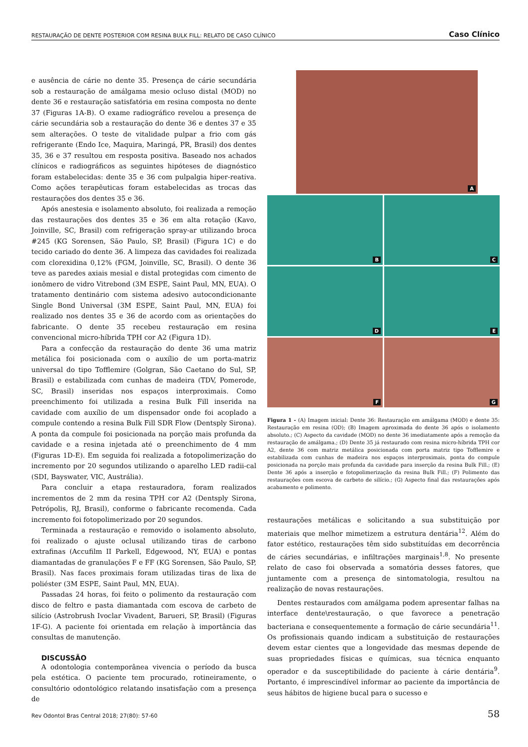RESTAURAÇÃO DE DENTE POSTERIOR COM RESINA BULK FILL: RELATO DE CASO CLÍNICO Caso Clínico
e ausência de cárie no dente 35. Presença de cárie secundária sob a restauração de amálgama mesio ocluso distal (MOD) no dente 36 e restauração satisfatória em resina composta no dente 37 (Figuras 1A-B). O exame radiográfico revelou a presença de cárie secundária sob a restauração do dente 36 e dentes 37 e 35 sem alterações. O teste de vitalidade pulpar a frio com gás refrigerante (Endo Ice, Maquira, Maringá, PR, Brasil) dos dentes 35, 36 e 37 resultou em resposta positiva. Baseado nos achados clínicos e radiográficos as seguintes hipóteses de diagnóstico foram estabelecidas: dente 35 e 36 com pulpalgia hiper-reativa. Como ações terapêuticas foram estabelecidas as trocas das restaurações dos dentes 35 e 36.
Após anestesia e isolamento absoluto, foi realizada a remoção das restaurações dos dentes 35 e 36 em alta rotação (Kavo, Joinville, SC, Brasil) com refrigeração spray-ar utilizando broca #245 (KG Sorensen, São Paulo, SP, Brasil) (Figura 1C) e do tecido cariado do dente 36. A limpeza das cavidades foi realizada com clorexidina 0,12% (FGM, Joinville, SC, Brasil). O dente 36 teve as paredes axiais mesial e distal protegidas com cimento de ionômero de vidro Vitrebond (3M ESPE, Saint Paul, MN, EUA). O tratamento dentinário com sistema adesivo autocondicionante Single Bond Universal (3M ESPE, Saint Paul, MN, EUA) foi realizado nos dentes 35 e 36 de acordo com as orientações do fabricante. O dente 35 recebeu restauração em resina convencional micro-híbrida TPH cor A2 (Figura 1D).
Para a confecção da restauração do dente 36 uma matriz metálica foi posicionada com o auxílio de um porta-matriz universal do tipo Tofflemire (Golgran, São Caetano do Sul, SP, Brasil) e estabilizada com cunhas de madeira (TDV, Pomerode, SC, Brasil) inseridas nos espaços interproximais. Como preenchimento foi utilizada a resina Bulk Fill inserida na cavidade com auxílio de um dispensador onde foi acoplado a compule contendo a resina Bulk Fill SDR Flow (Dentsply Sirona). A ponta da compule foi posicionada na porção mais profunda da cavidade e a resina injetada até o preenchimento de 4 mm (Figuras 1D-E). Em seguida foi realizada a fotopolimerização do incremento por 20 segundos utilizando o aparelho LED radii-cal (SDI, Bayswater, VIC, Austrália).
Para concluir a etapa restauradora, foram realizados incrementos de 2 mm da resina TPH cor A2 (Dentsply Sirona, Petrópolis, RJ, Brasil), conforme o fabricante recomenda. Cada incremento foi fotopolimerizado por 20 segundos.
Terminada a restauração e removido o isolamento absoluto, foi realizado o ajuste oclusal utilizando tiras de carbono extrafinas (Accufilm II Parkell, Edgewood, NY, EUA) e pontas diamantadas de granulações F e FF (KG Sorensen, São Paulo, SP, Brasil). Nas faces proximais foram utilizadas tiras de lixa de poliéster (3M ESPE, Saint Paul, MN, EUA).
Passadas 24 horas, foi feito o polimento da restauração com disco de feltro e pasta diamantada com escova de carbeto de silício (Astrobrush Ivoclar Vivadent, Barueri, SP, Brasil) (Figuras 1F-G). A paciente foi orientada em relação à importância das consultas de manutenção.
DISCUSSÃO
A odontologia contemporânea vivencia o período da busca pela estética. O paciente tem procurado, rotineiramente, o consultório odontológico relatando insatisfação com a presença de
A
B
C
D
E
F
G
Figura 1 - (A) Imagem inicial: Dente 36: Restauração em amálgama (MOD) e dente 35: Restauração em resina (OD); (B) Imagem aproximada do dente 36 após o isolamento absoluto.; (C) Aspecto da cavidade (MOD) no dente 36 imediatamente após a remoção da restauração de amálgama.; (D) Dente 35 já restaurado com resina micro-híbrida TPH cor A2, dente 36 com matriz metálica posicionada com porta matriz tipo Tofflemire e estabilizada com cunhas de madeira nos espaços interproximais, ponta do compule posicionada na porção mais profunda da cavidade para inserção da resina Bulk Fill.; (E) Dente 36 após a inserção e fotopolimerização da resina Bulk Fill.; (F) Polimento das restaurações com escova de carbeto de silício.; (G) Aspecto final das restaurações após acabamento e polimento.
restaurações metálicas e solicitando a sua substituição por materiais que melhor mimetizem a estrutura dentária<sup>12</sup>. Além do fator estético, restaurações têm sido substituídas em decorrência de cáries secundárias, e infiltrações marginais<sup>1,8</sup>. No presente relato de caso foi observada a somatória desses fatores, que juntamente com a presença de sintomatologia, resultou na realização de novas restaurações.
Dentes restaurados com amálgama podem apresentar falhas na interface dente\restauração, o que favorece a penetração bacteriana e consequentemente a formação de cárie secundária<sup>11</sup>. Os profissionais quando indicam a substituição de restaurações devem estar cientes que a longevidade das mesmas depende de suas propriedades físicas e químicas, sua técnica enquanto operador e da susceptibilidade do paciente à cárie dentária<sup>9</sup>. Portanto, é imprescindível informar ao paciente da importância de seus hábitos de higiene bucal para o sucesso e
Rev Odontol Bras Central 2018; 27(80): 57-60 58